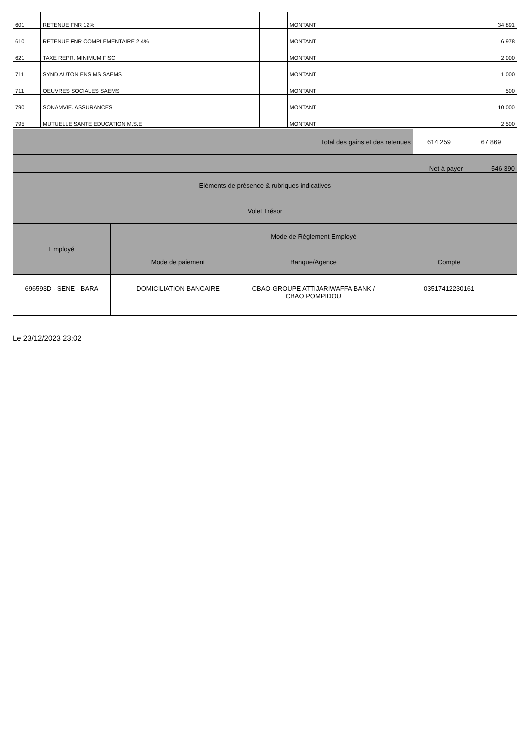| 601 | RETENUE FNR 12% | | MONTANT | | | | 34 891 |
| 610 | RETENUE FNR COMPLEMENTAIRE 2.4% | | MONTANT | | | | 6 978 |
| 621 | TAXE REPR. MINIMUM FISC | | MONTANT | | | | 2 000 |
| 711 | SYND AUTON ENS MS SAEMS | | MONTANT | | | | 1 000 |
| 711 | OEUVRES SOCIALES SAEMS | | MONTANT | | | | 500 |
| 790 | SONAMVIE. ASSURANCES | | MONTANT | | | | 10 000 |
| 795 | MUTUELLE SANTE EDUCATION M.S.E | | MONTANT | | | | 2 500 |
| | | / Total des gains et des retenues / 614 259 / 67 869 / | |
| / Net à payer / 546 390 / | | | |
| Eléments de présence & rubriques indicatives | | | |
| Volet Trésor | | | |
| Employé | Mode de Réglement Employé | | |
| | Mode de paiement | Banque/Agence | Compte |
| 696593D - SENE - BARA | DOMICILIATION BANCAIRE | CBAO-GROUPE ATTIJARIWAFFA BANK / CBAO POMPIDOU | 03517412230161 |
Le 23/12/2023 23:02